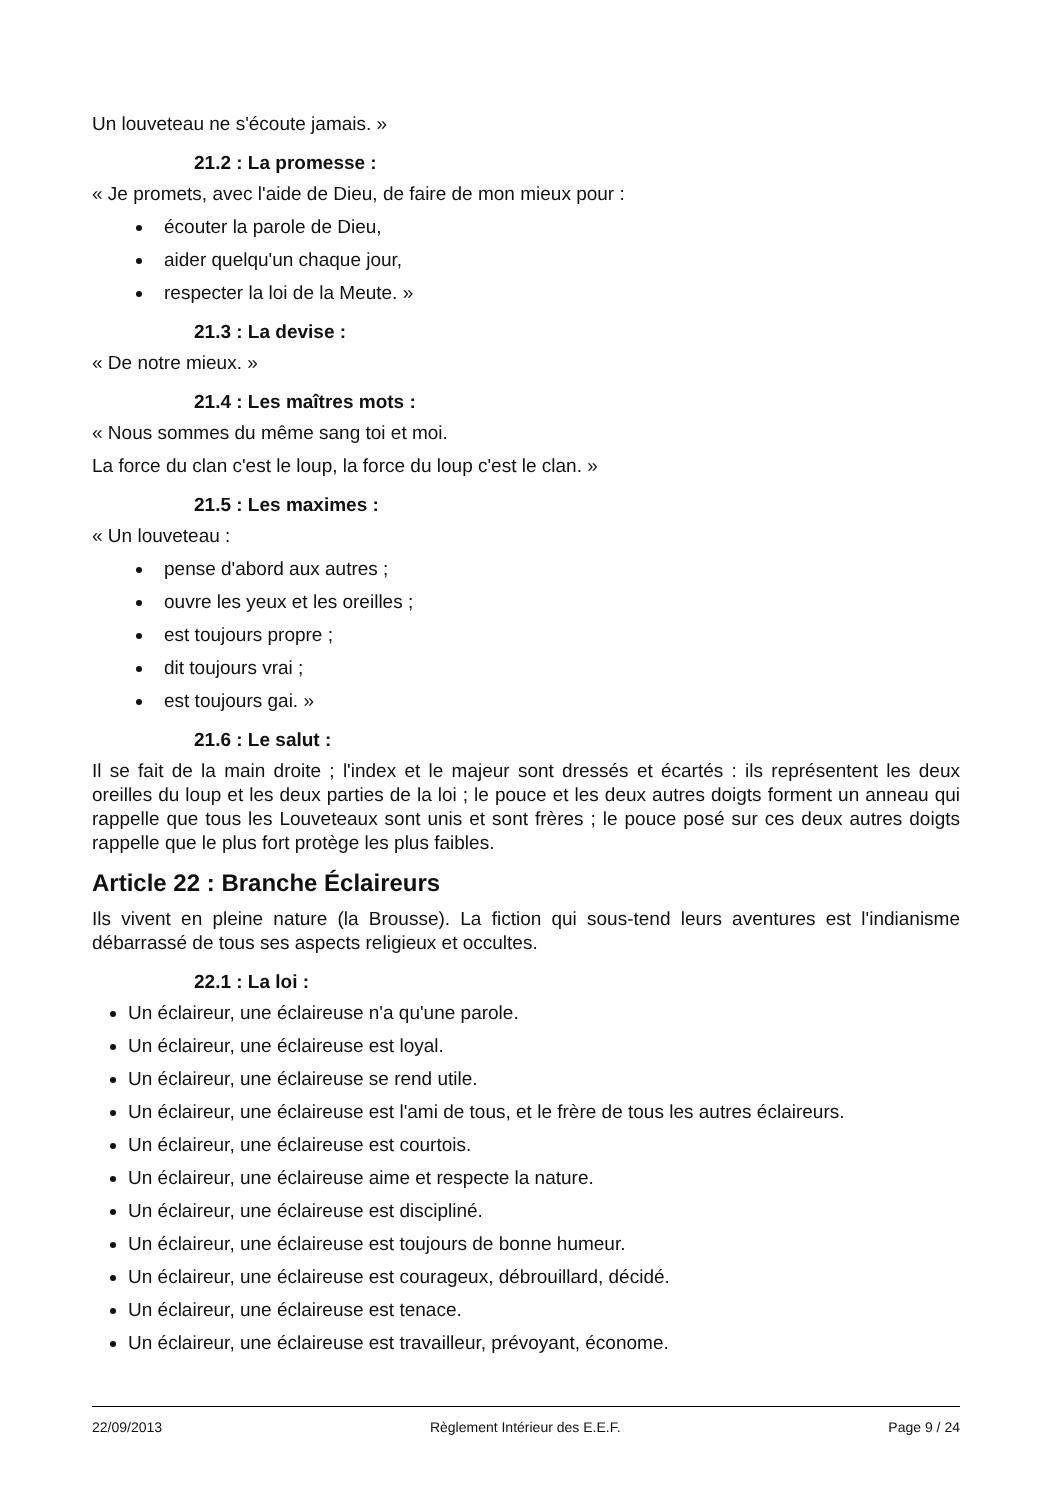Un louveteau ne s'écoute jamais. »
21.2 : La promesse :
« Je promets, avec l'aide de Dieu, de faire de mon mieux pour :
écouter la parole de Dieu,
aider quelqu'un chaque jour,
respecter la loi de la Meute. »
21.3 : La devise :
« De notre mieux. »
21.4 : Les maîtres mots :
« Nous sommes du même sang toi et moi.
La force du clan c'est le loup, la force du loup c'est le clan. »
21.5 : Les maximes :
« Un louveteau :
pense d'abord aux autres ;
ouvre les yeux et les oreilles ;
est toujours propre ;
dit toujours vrai ;
est toujours gai. »
21.6 : Le salut :
Il se fait de la main droite ; l'index et le majeur sont dressés et écartés : ils représentent les deux oreilles du loup et les deux parties de la loi ; le pouce et les deux autres doigts forment un anneau qui rappelle que tous les Louveteaux sont unis et sont frères ; le pouce posé sur ces deux autres doigts rappelle que le plus fort protège les plus faibles.
Article 22 : Branche Éclaireurs
Ils vivent en pleine nature (la Brousse). La fiction qui sous-tend leurs aventures est l'indianisme débarrassé de tous ses aspects religieux et occultes.
22.1 : La loi :
Un éclaireur, une éclaireuse n'a qu'une parole.
Un éclaireur, une éclaireuse est loyal.
Un éclaireur, une éclaireuse se rend utile.
Un éclaireur, une éclaireuse est l'ami de tous, et le frère de tous les autres éclaireurs.
Un éclaireur, une éclaireuse est courtois.
Un éclaireur, une éclaireuse aime et respecte la nature.
Un éclaireur, une éclaireuse est discipliné.
Un éclaireur, une éclaireuse est toujours de bonne humeur.
Un éclaireur, une éclaireuse est courageux, débrouillard, décidé.
Un éclaireur, une éclaireuse est tenace.
Un éclaireur, une éclaireuse est travailleur, prévoyant, économe.
22/09/2013 Règlement Intérieur des E.E.F. Page 9 / 24